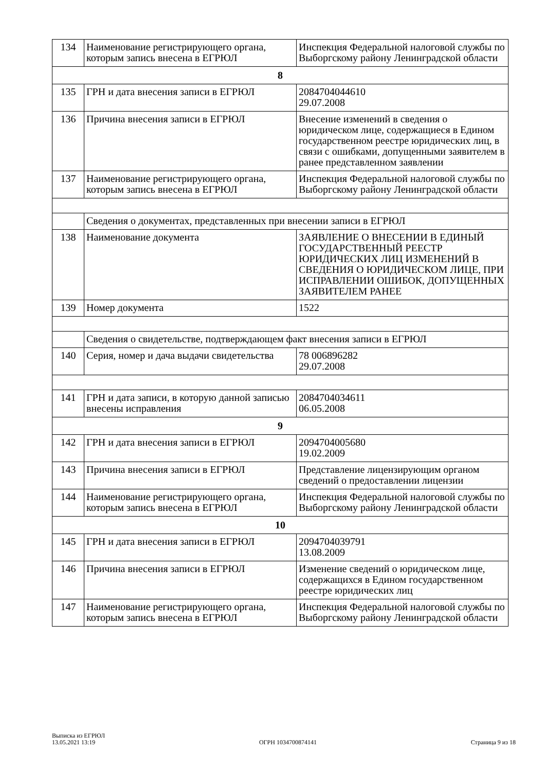| 134 | Наименование регистрирующего органа, которым запись внесена в ЕГРЮЛ | Инспекция Федеральной налоговой службы по Выборгскому району Ленинградской области |
| 8 | | |
| 135 | ГРН и дата внесения записи в ЕГРЮЛ | 2084704044610 29.07.2008 |
| 136 | Причина внесения записи в ЕГРЮЛ | Внесение изменений в сведения о юридическом лице, содержащиеся в Едином государственном реестре юридических лиц, в связи с ошибками, допущенными заявителем в ранее представленном заявлении |
| 137 | Наименование регистрирующего органа, которым запись внесена в ЕГРЮЛ | Инспекция Федеральной налоговой службы по Выборгскому району Ленинградской области |
| | Сведения о документах, представленных при внесении записи в ЕГРЮЛ | |
| 138 | Наименование документа | ЗАЯВЛЕНИЕ О ВНЕСЕНИИ В ЕДИНЫЙ ГОСУДАРСТВЕННЫЙ РЕЕСТР ЮРИДИЧЕСКИХ ЛИЦ ИЗМЕНЕНИЙ В СВЕДЕНИЯ О ЮРИДИЧЕСКОМ ЛИЦЕ, ПРИ ИСПРАВЛЕНИИ ОШИБОК, ДОПУЩЕННЫХ ЗАЯВИТЕЛЕМ РАНЕЕ |
| 139 | Номер документа | 1522 |
| | Сведения о свидетельстве, подтверждающем факт внесения записи в ЕГРЮЛ | |
| 140 | Серия, номер и дача выдачи свидетельства | 78 006896282 29.07.2008 |
| 141 | ГРН и дата записи, в которую данной записью внесены исправления | 2084704034611 06.05.2008 |
| 9 | | |
| 142 | ГРН и дата внесения записи в ЕГРЮЛ | 2094704005680 19.02.2009 |
| 143 | Причина внесения записи в ЕГРЮЛ | Представление лицензирующим органом сведений о предоставлении лицензии |
| 144 | Наименование регистрирующего органа, которым запись внесена в ЕГРЮЛ | Инспекция Федеральной налоговой службы по Выборгскому району Ленинградской области |
| 10 | | |
| 145 | ГРН и дата внесения записи в ЕГРЮЛ | 2094704039791 13.08.2009 |
| 146 | Причина внесения записи в ЕГРЮЛ | Изменение сведений о юридическом лице, содержащихся в Едином государственном реестре юридических лиц |
| 147 | Наименование регистрирующего органа, которым запись внесена в ЕГРЮЛ | Инспекция Федеральной налоговой службы по Выборгскому району Ленинградской области |
Выписка из ЕГРЮЛ
13.05.2021 13:19
ОГРН 1034700874141
Страница 9 из 18